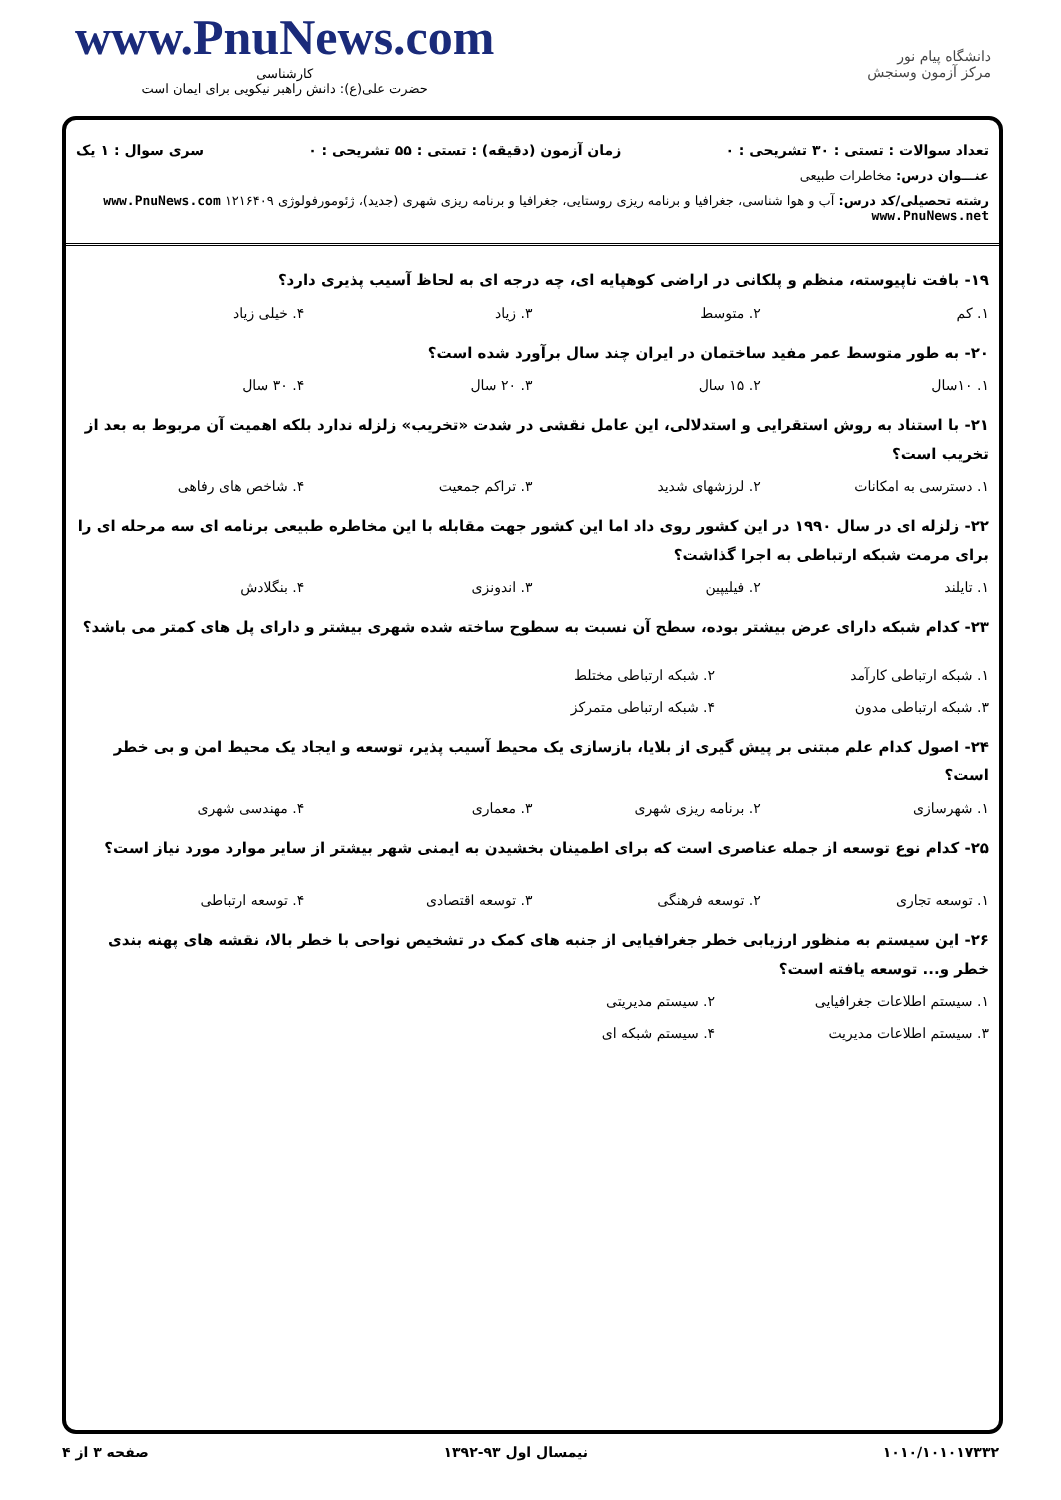www.PnuNews.com
کارشناسی
حضرت علی(ع): دانش راهبر نیکویی برای ایمان است
دانشگاه پیام نور
مرکز آزمون وسنجش
تعداد سوالات : تستی : ۳۰ تشریحی : ۰ زمان آزمون (دقیقه) : تستی : ۵۵ تشریحی : ۰ سری سوال : ۱ یک
عنـــوان درس: مخاطرات طبیعی
رشته تحصیلی/کد درس: آب و هوا شناسی، جغرافیا و برنامه ریزی روستایی، جغرافیا و برنامه ریزی شهری (جدید)، ژئومورفولوژی ۱۲۱۶۴۰۹ www.PnuNews.com www.PnuNews.net
۱۹- بافت ناپیوسته، منظم و پلکانی در اراضی کوهپایه ای، چه درجه ای به لحاظ آسیب پذیری دارد؟
۱. کم ۲. متوسط ۳. زیاد ۴. خیلی زیاد
۲۰- به طور متوسط عمر مفید ساختمان در ایران چند سال برآورد شده است؟
۱. ۱۰سال ۲. ۱۵ سال ۳. ۲۰ سال ۴. ۳۰ سال
۲۱- با استناد به روش استقرایی و استدلالی، این عامل نقشی در شدت «تخریب» زلزله ندارد بلکه اهمیت آن مربوط به بعد از تخریب است؟
۱. دسترسی به امکانات ۲. لرزشهای شدید ۳. تراکم جمعیت ۴. شاخص های رفاهی
۲۲- زلزله ای در سال ۱۹۹۰ در این کشور روی داد اما این کشور جهت مقابله با این مخاطره طبیعی برنامه ای سه مرحله ای را برای مرمت شبکه ارتباطی به اجرا گذاشت؟
۱. تایلند ۲. فیلیپین ۳. اندونزی ۴. بنگلادش
۲۳- کدام شبکه دارای عرض بیشتر بوده، سطح آن نسبت به سطوح ساخته شده شهری بیشتر و دارای پل های کمتر می باشد؟
۱. شبکه ارتباطی کارآمد ۲. شبکه ارتباطی مختلط ۳. شبکه ارتباطی مدون ۴. شبکه ارتباطی متمرکز
۲۴- اصول کدام علم مبتنی بر پیش گیری از بلایا، بازسازی یک محیط آسیب پذیر، توسعه و ایجاد یک محیط امن و بی خطر است؟
۱. شهرسازی ۲. برنامه ریزی شهری ۳. معماری ۴. مهندسی شهری
۲۵- کدام نوع توسعه از جمله عناصری است که برای اطمینان بخشیدن به ایمنی شهر بیشتر از سایر موارد مورد نیاز است؟
۱. توسعه تجاری ۲. توسعه فرهنگی ۳. توسعه اقتصادی ۴. توسعه ارتباطی
۲۶- این سیستم به منظور ارزیابی خطر جغرافیایی از جنبه های کمک در تشخیص نواحی با خطر بالا، نقشه های پهنه بندی خطر و... توسعه یافته است؟
۱. سیستم اطلاعات جغرافیایی ۲. سیستم مدیریتی ۳. سیستم اطلاعات مدیریت ۴. سیستم شبکه ای
۱۰۱۰/۱۰۱۰۱۷۳۳۲ نیمسال اول ۹۳-۱۳۹۲ صفحه ۳ از ۴